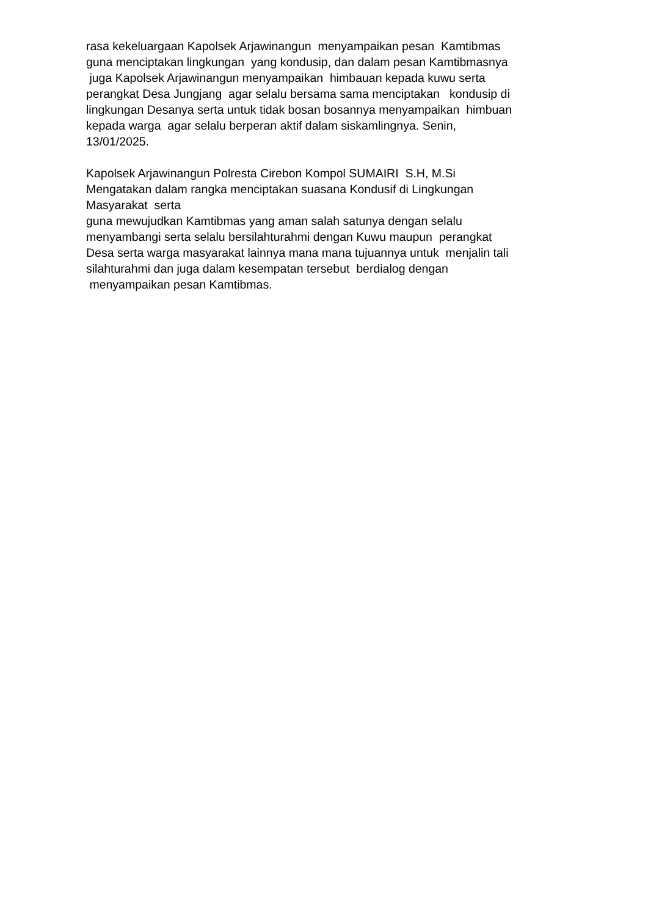rasa kekeluargaan Kapolsek Arjawinangun menyampaikan pesan Kamtibmas guna menciptakan lingkungan yang kondusip, dan dalam pesan Kamtibmasnya juga Kapolsek Arjawinangun menyampaikan himbauan kepada kuwu serta perangkat Desa Jungjang agar selalu bersama sama menciptakan kondusip di lingkungan Desanya serta untuk tidak bosan bosannya menyampaikan himbuan kepada warga agar selalu berperan aktif dalam siskamlingnya. Senin, 13/01/2025.
Kapolsek Arjawinangun Polresta Cirebon Kompol SUMAIRI S.H, M.Si Mengatakan dalam rangka menciptakan suasana Kondusif di Lingkungan Masyarakat serta guna mewujudkan Kamtibmas yang aman salah satunya dengan selalu menyambangi serta selalu bersilahturahmi dengan Kuwu maupun perangkat Desa serta warga masyarakat lainnya mana mana tujuannya untuk menjalin tali silahturahmi dan juga dalam kesempatan tersebut berdialog dengan menyampaikan pesan Kamtibmas.